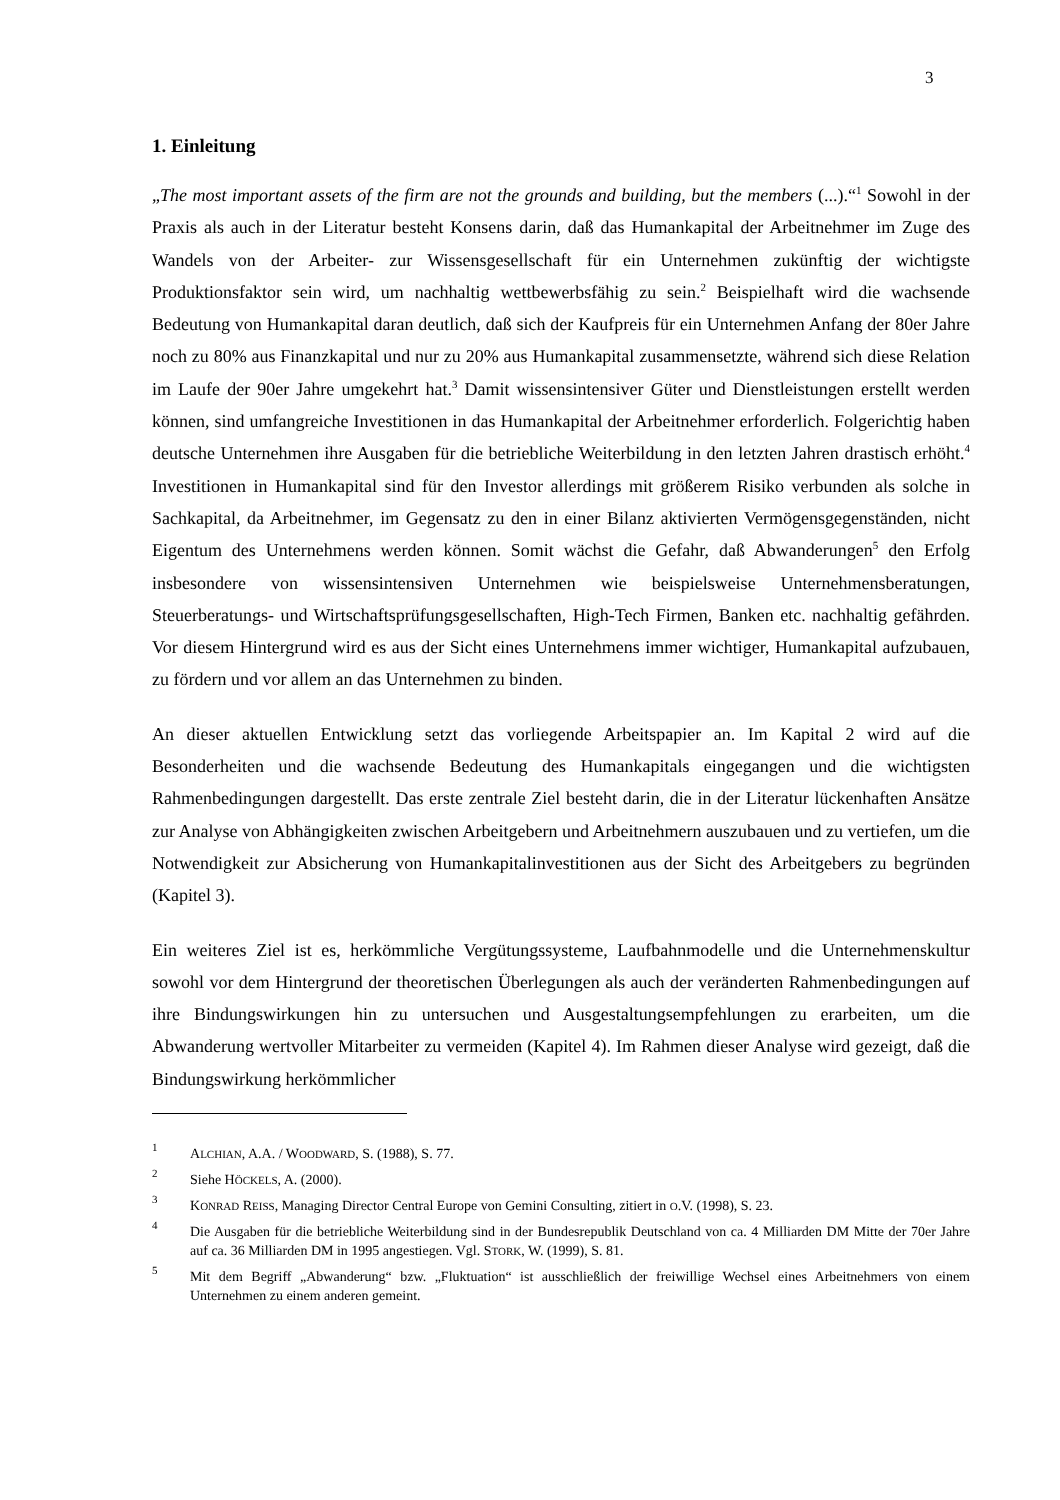3
1. Einleitung
„The most important assets of the firm are not the grounds and building, but the members (...).“<sup>1</sup> Sowohl in der Praxis als auch in der Literatur besteht Konsens darin, daß das Humankapital der Arbeitnehmer im Zuge des Wandels von der Arbeiter- zur Wissensgesellschaft für ein Unternehmen zukünftig der wichtigste Produktionsfaktor sein wird, um nachhaltig wettbewerbsfähig zu sein.<sup>2</sup> Beispielhaft wird die wachsende Bedeutung von Humankapital daran deutlich, daß sich der Kaufpreis für ein Unternehmen Anfang der 80er Jahre noch zu 80% aus Finanzkapital und nur zu 20% aus Humankapital zusammensetzte, während sich diese Relation im Laufe der 90er Jahre umgekehrt hat.<sup>3</sup> Damit wissensintensiver Güter und Dienstleistungen erstellt werden können, sind umfangreiche Investitionen in das Humankapital der Arbeitnehmer erforderlich. Folgerichtig haben deutsche Unternehmen ihre Ausgaben für die betriebliche Weiterbildung in den letzten Jahren drastisch erhöht.<sup>4</sup> Investitionen in Humankapital sind für den Investor allerdings mit größerem Risiko verbunden als solche in Sachkapital, da Arbeitnehmer, im Gegensatz zu den in einer Bilanz aktivierten Vermögensgegenständen, nicht Eigentum des Unternehmens werden können. Somit wächst die Gefahr, daß Abwanderungen<sup>5</sup> den Erfolg insbesondere von wissensintensiven Unternehmen wie beispielsweise Unternehmensberatungen, Steuerberatungs- und Wirtschaftsprüfungsgesellschaften, High-Tech Firmen, Banken etc. nachhaltig gefährden. Vor diesem Hintergrund wird es aus der Sicht eines Unternehmens immer wichtiger, Humankapital aufzubauen, zu fördern und vor allem an das Unternehmen zu binden.
An dieser aktuellen Entwicklung setzt das vorliegende Arbeitspapier an. Im Kapital 2 wird auf die Besonderheiten und die wachsende Bedeutung des Humankapitals eingegangen und die wichtigsten Rahmenbedingungen dargestellt. Das erste zentrale Ziel besteht darin, die in der Literatur lückenhaften Ansätze zur Analyse von Abhängigkeiten zwischen Arbeitgebern und Arbeitnehmern auszubauen und zu vertiefen, um die Notwendigkeit zur Absicherung von Humankapitalinvestitionen aus der Sicht des Arbeitgebers zu begründen (Kapitel 3).
Ein weiteres Ziel ist es, herkömmliche Vergütungssysteme, Laufbahnmodelle und die Unternehmenskultur sowohl vor dem Hintergrund der theoretischen Überlegungen als auch der veränderten Rahmenbedingungen auf ihre Bindungswirkungen hin zu untersuchen und Ausgestaltungsempfehlungen zu erarbeiten, um die Abwanderung wertvoller Mitarbeiter zu vermeiden (Kapitel 4). Im Rahmen dieser Analyse wird gezeigt, daß die Bindungswirkung herkömmlicher
1 ALCHIAN, A.A. / WOODWARD, S. (1988), S. 77.
2 Siehe HÖCKELS, A. (2000).
3 KONRAD REISS, Managing Director Central Europe von Gemini Consulting, zitiert in O.V. (1998), S. 23.
4 Die Ausgaben für die betriebliche Weiterbildung sind in der Bundesrepublik Deutschland von ca. 4 Milliarden DM Mitte der 70er Jahre auf ca. 36 Milliarden DM in 1995 angestiegen. Vgl. STORK, W. (1999), S. 81.
5 Mit dem Begriff „Abwanderung“ bzw. „Fluktuation“ ist ausschließlich der freiwillige Wechsel eines Arbeitnehmers von einem Unternehmen zu einem anderen gemeint.